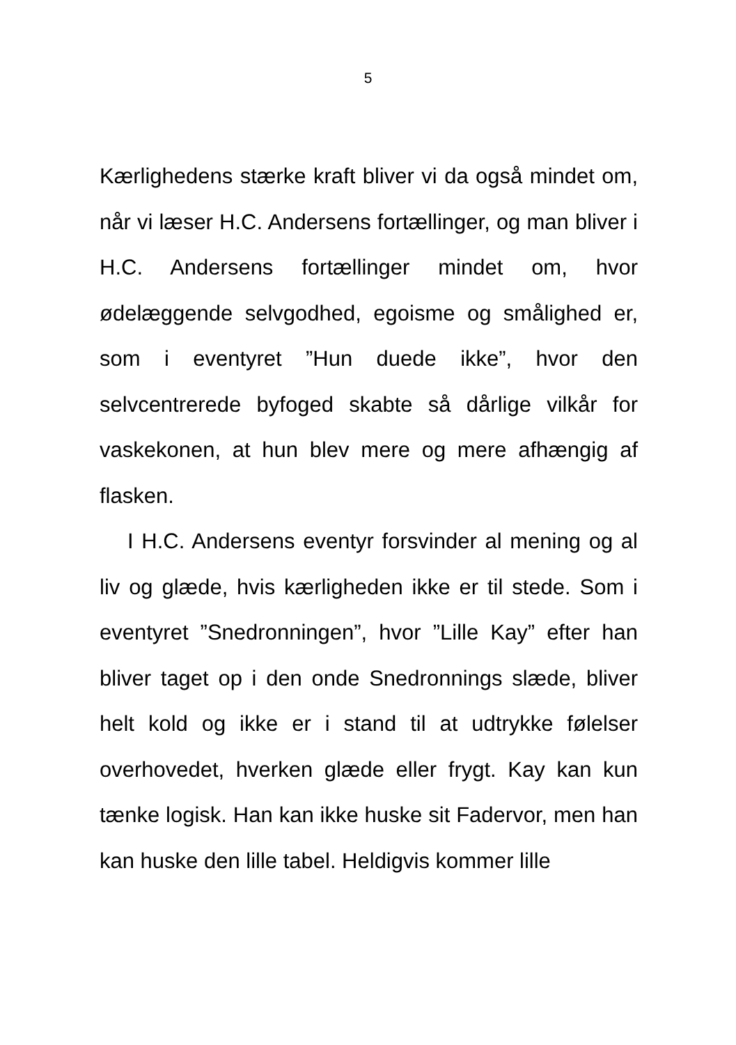5
Kærlighedens stærke kraft bliver vi da også mindet om, når vi læser H.C. Andersens fortællinger, og man bliver i H.C. Andersens fortællinger mindet om, hvor ødelæggende selvgodhed, egoisme og smålighed er, som i eventyret ”Hun duede ikke”, hvor den selvcentrerede byfoged skabte så dårlige vilkår for vaskekonen, at hun blev mere og mere afhængig af flasken.
I H.C. Andersens eventyr forsvinder al mening og al liv og glæde, hvis kærligheden ikke er til stede. Som i eventyret ”Snedronningen”, hvor ”Lille Kay” efter han bliver taget op i den onde Snedronnings slæde, bliver helt kold og ikke er i stand til at udtrykke følelser overhovedet, hverken glæde eller frygt. Kay kan kun tænke logisk. Han kan ikke huske sit Fadervor, men han kan huske den lille tabel. Heldigvis kommer lille